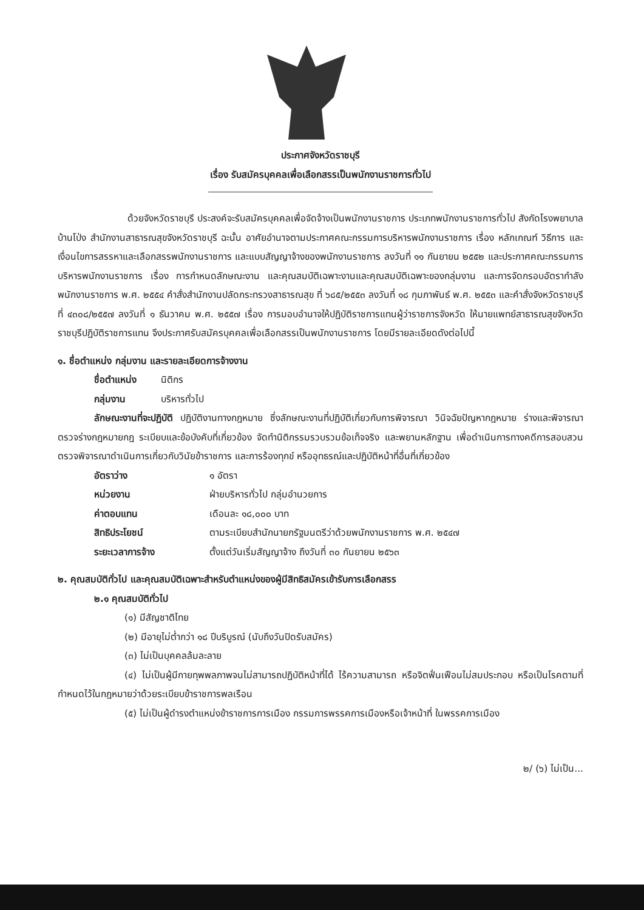ประกาศจังหวัดราชบุรี
เรื่อง รับสมัครบุคคลเพื่อเลือกสรรเป็นพนักงานราชการทั่วไป
ด้วยจังหวัดราชบุรี ประสงค์จะรับสมัครบุคคลเพื่อจัดจ้างเป็นพนักงานราชการ ประเภทพนักงานราชการทั่วไป สังกัดโรงพยาบาลบ้านโป่ง สำนักงานสาธารณสุขจังหวัดราชบุรี ฉะนั้น อาศัยอำนาจตามประกาศคณะกรรมการบริหารพนักงานราชการ เรื่อง หลักเกณฑ์ วิธีการ และเงื่อนไขการสรรหาและเลือกสรรพนักงานราชการ และแบบสัญญาจ้างของพนักงานราชการ ลงวันที่ ๑๑ กันยายน ๒๕๕๒ และประกาศคณะกรรมการบริหารพนักงานราชการ เรื่อง การกำหนดลักษณะงาน และคุณสมบัติเฉพาะงานและคุณสมบัติเฉพาะของกลุ่มงาน และการจัดกรอบอัตรากำลังพนักงานราชการ พ.ศ. ๒๕๕๔ คำสั่งสำนักงานปลัดกระทรวงสาธารณสุข ที่ ๖๘๕/๒๕๕๓ ลงวันที่ ๑๘ กุมภาพันธ์ พ.ศ. ๒๕๕๓ และคำสั่งจังหวัดราชบุรี ที่ ๔๓๐๘/๒๕๕๗ ลงวันที่ ๑ ธันวาคม พ.ศ. ๒๕๕๗ เรื่อง การมอบอำนาจให้ปฏิบัติราชการแทนผู้ว่าราชการจังหวัด ให้นายแพทย์สาธารณสุขจังหวัดราชบุรีปฏิบัติราชการแทน จึงประกาศรับสมัครบุคคลเพื่อเลือกสรรเป็นพนักงานราชการ โดยมีรายละเอียดดังต่อไปนี้
๑. ชื่อตำแหน่ง กลุ่มงาน และรายละเอียดการจ้างงาน
ชื่อตำแหน่ง นิติกร
กลุ่มงาน บริหารทั่วไป
ลักษณะงานที่จะปฏิบัติ ปฏิบัติงานทางกฎหมาย ซึ่งลักษณะงานที่ปฏิบัติเกี่ยวกับการพิจารณา วินิจฉัยปัญหากฎหมาย ร่างและพิจารณาตรวจร่างกฎหมายกฎ ระเบียบและข้อบังคับที่เกี่ยวข้อง จัดทำนิติกรรมรวบรวมข้อเท็จจริง และพยานหลักฐาน เพื่อดำเนินการทางคดีการสอบสวน ตรวจพิจารณาดำเนินการเกี่ยวกับวินัยข้าราชการ และการร้องทุกข์ หรืออุทธรณ์และปฏิบัติหน้าที่อื่นที่เกี่ยวข้อง
อัตราว่าง ๑ อัตรา
หน่วยงาน ฝ่ายบริหารทั่วไป กลุ่มอำนวยการ
ค่าตอบแทน เดือนละ ๑๘,๐๐๐ บาท
สิทธิประโยชน์ ตามระเบียบสำนักนายกรัฐมนตรีว่าด้วยพนักงานราชการ พ.ศ. ๒๕๔๗
ระยะเวลาการจ้าง ตั้งแต่วันเริ่มสัญญาจ้าง ถึงวันที่ ๓๐ กันยายน ๒๕๖๓
๒. คุณสมบัติทั่วไป และคุณสมบัติเฉพาะสำหรับตำแหน่งของผู้มีสิทธิสมัครเข้ารับการเลือกสรร
๒.๑ คุณสมบัติทั่วไป
(๑) มีสัญชาติไทย
(๒) มีอายุไม่ต่ำกว่า ๑๘ ปีบริบูรณ์ (นับถึงวันปิดรับสมัคร)
(๓) ไม่เป็นบุคคลล้มละลาย
(๔) ไม่เป็นผู้มีกายทุพพลภาพจนไม่สามารถปฏิบัติหน้าที่ได้ ไร้ความสามารถ หรือจิตฟั่นเฟือนไม่สมประกอบ หรือเป็นโรคตามที่กำหนดไว้ในกฎหมายว่าด้วยระเบียบข้าราชการพลเรือน
(๕) ไม่เป็นผู้ดำรงตำแหน่งข้าราชการการเมือง กรรมการพรรคการเมืองหรือเจ้าหน้าที่ ในพรรคการเมือง
๒/ (๖) ไม่เป็น...